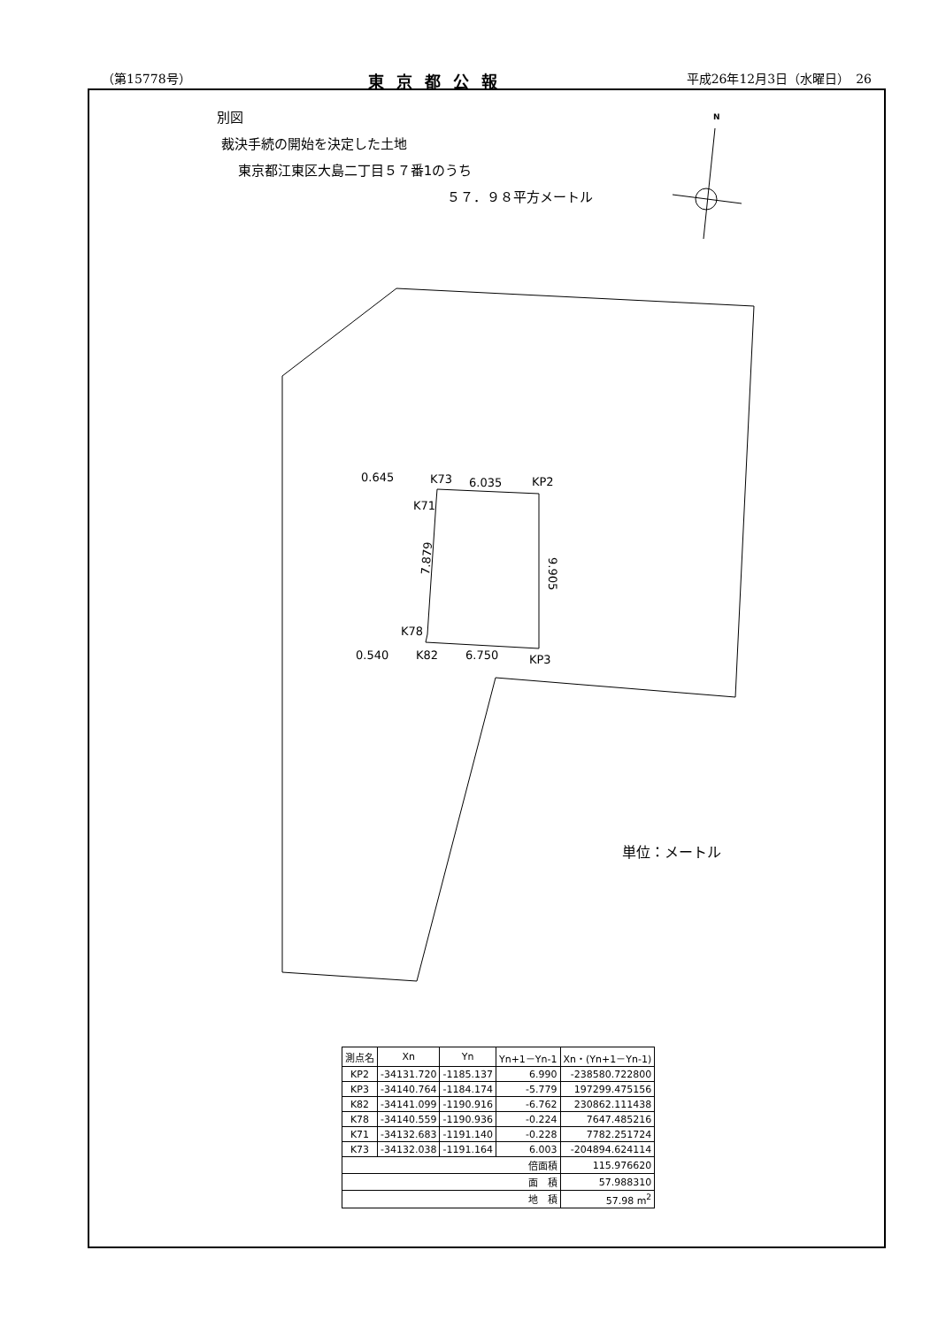（第15778号） 東京都公報 平成26年12月3日（水曜日）　26
別図
裁決手続の開始を決定した土地
東京都江東区大島二丁目５７番1のうち
５７．９８平方メートル
0.645
K73
6.035
KP2
K71
7.879
9.905
K78
0.540
K82
6.750
KP3
N
単位：メートル
| 測点名 | Xn | Yn | Yn+1－Yn-1 | Xn・(Yn+1－Yn-1) |
| --- | --- | --- | --- | --- |
| KP2 | -34131.720 | -1185.137 | 6.990 | -238580.722800 |
| KP3 | -34140.764 | -1184.174 | -5.779 | 197299.475156 |
| K82 | -34141.099 | -1190.916 | -6.762 | 230862.111438 |
| K78 | -34140.559 | -1190.936 | -0.224 | 7647.485216 |
| K71 | -34132.683 | -1191.140 | -0.228 | 7782.251724 |
| K73 | -34132.038 | -1191.164 | 6.003 | -204894.624114 |
| 倍面積 | | | | 115.976620 |
| 面 積 | | | | 57.988310 |
| 地 積 | | | | 57.98 m<sup>2</sup> |